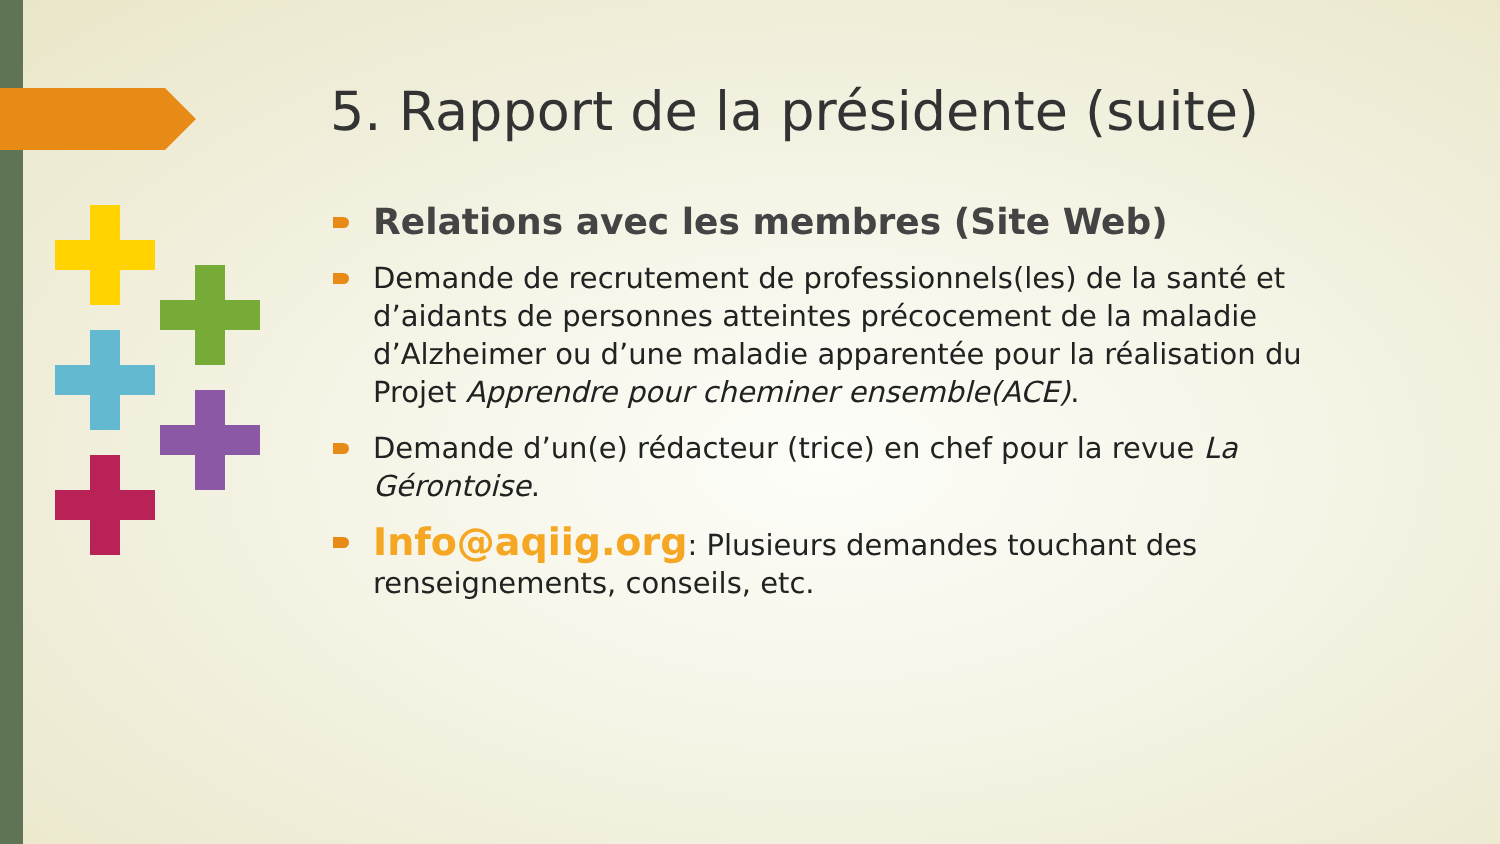5. Rapport de la présidente (suite)
Relations avec les membres (Site Web)
Demande de recrutement de professionnels(les) de la santé et d’aidants de personnes atteintes précocement de la maladie d’Alzheimer ou d’une maladie apparentée pour la réalisation du Projet Apprendre pour cheminer ensemble(ACE).
Demande d’un(e) rédacteur (trice) en chef pour la revue La Gérontoise.
Info@aqiig.org: Plusieurs demandes touchant des renseignements, conseils, etc.